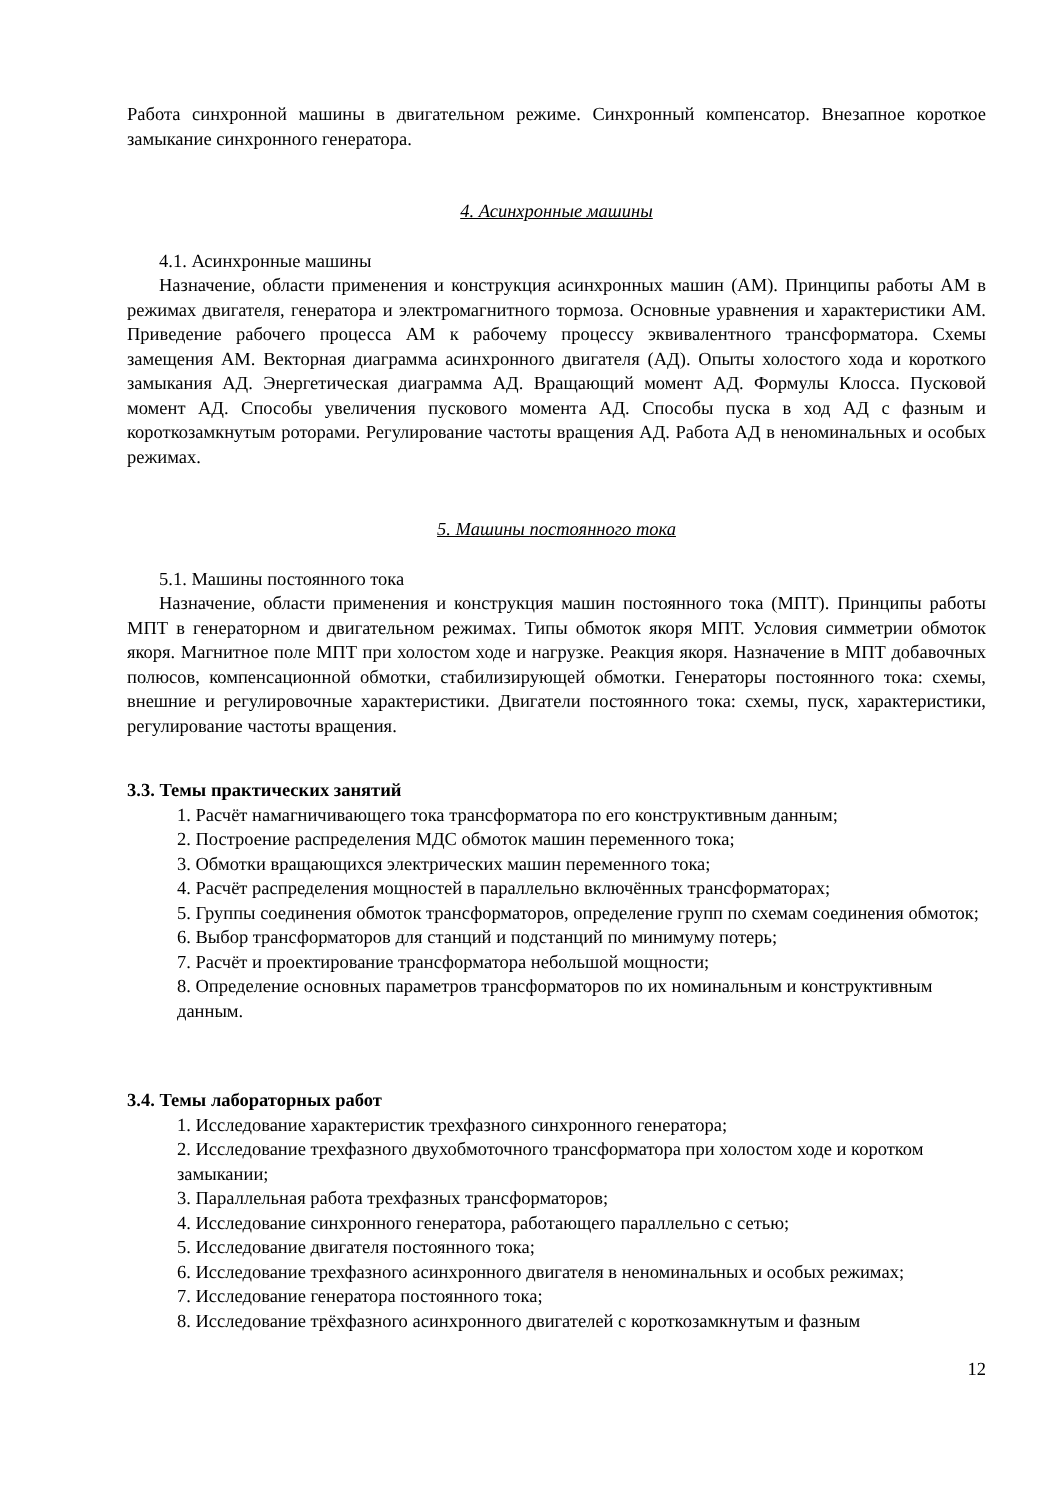Работа синхронной машины в двигательном режиме. Синхронный компенсатор. Внезапное короткое замыкание синхронного генератора.
4. Асинхронные машины
4.1. Асинхронные машины
Назначение, области применения и конструкция асинхронных машин (АМ). Принципы работы АМ в режимах двигателя, генератора и электромагнитного тормоза. Основные уравнения и характеристики АМ. Приведение рабочего процесса АМ к рабочему процессу эквивалентного трансформатора. Схемы замещения АМ. Векторная диаграмма асинхронного двигателя (АД). Опыты холостого хода и короткого замыкания АД. Энергетическая диаграмма АД. Вращающий момент АД. Формулы Клосса. Пусковой момент АД. Способы увеличения пускового момента АД. Способы пуска в ход АД с фазным и короткозамкнутым роторами. Регулирование частоты вращения АД. Работа АД в неноминальных и особых режимах.
5. Машины постоянного тока
5.1. Машины постоянного тока
Назначение, области применения и конструкция машин постоянного тока (МПТ). Принципы работы МПТ в генераторном и двигательном режимах. Типы обмоток якоря МПТ. Условия симметрии обмоток якоря. Магнитное поле МПТ при холостом ходе и нагрузке. Реакция якоря. Назначение в МПТ добавочных полюсов, компенсационной обмотки, стабилизирующей обмотки. Генераторы постоянного тока: схемы, внешние и регулировочные характеристики. Двигатели постоянного тока: схемы, пуск, характеристики, регулирование частоты вращения.
3.3. Темы практических занятий
1. Расчёт намагничивающего тока трансформатора по его конструктивным данным;
2. Построение распределения МДС обмоток машин переменного тока;
3. Обмотки вращающихся электрических машин переменного тока;
4. Расчёт распределения мощностей в параллельно включённых трансформаторах;
5. Группы соединения обмоток трансформаторов, определение групп по схемам соединения обмоток;
6. Выбор трансформаторов для станций и подстанций по минимуму потерь;
7. Расчёт и проектирование трансформатора небольшой мощности;
8. Определение основных параметров трансформаторов по их номинальным и конструктивным данным.
3.4. Темы лабораторных работ
1. Исследование характеристик трехфазного синхронного генератора;
2. Исследование трехфазного двухобмоточного трансформатора при холостом ходе и коротком замыкании;
3. Параллельная работа трехфазных трансформаторов;
4. Исследование синхронного генератора, работающего параллельно с сетью;
5. Исследование двигателя постоянного тока;
6. Исследование трехфазного асинхронного двигателя в неноминальных и особых режимах;
7. Исследование генератора постоянного тока;
8. Исследование трёхфазного асинхронного двигателей с короткозамкнутым и фазным
12